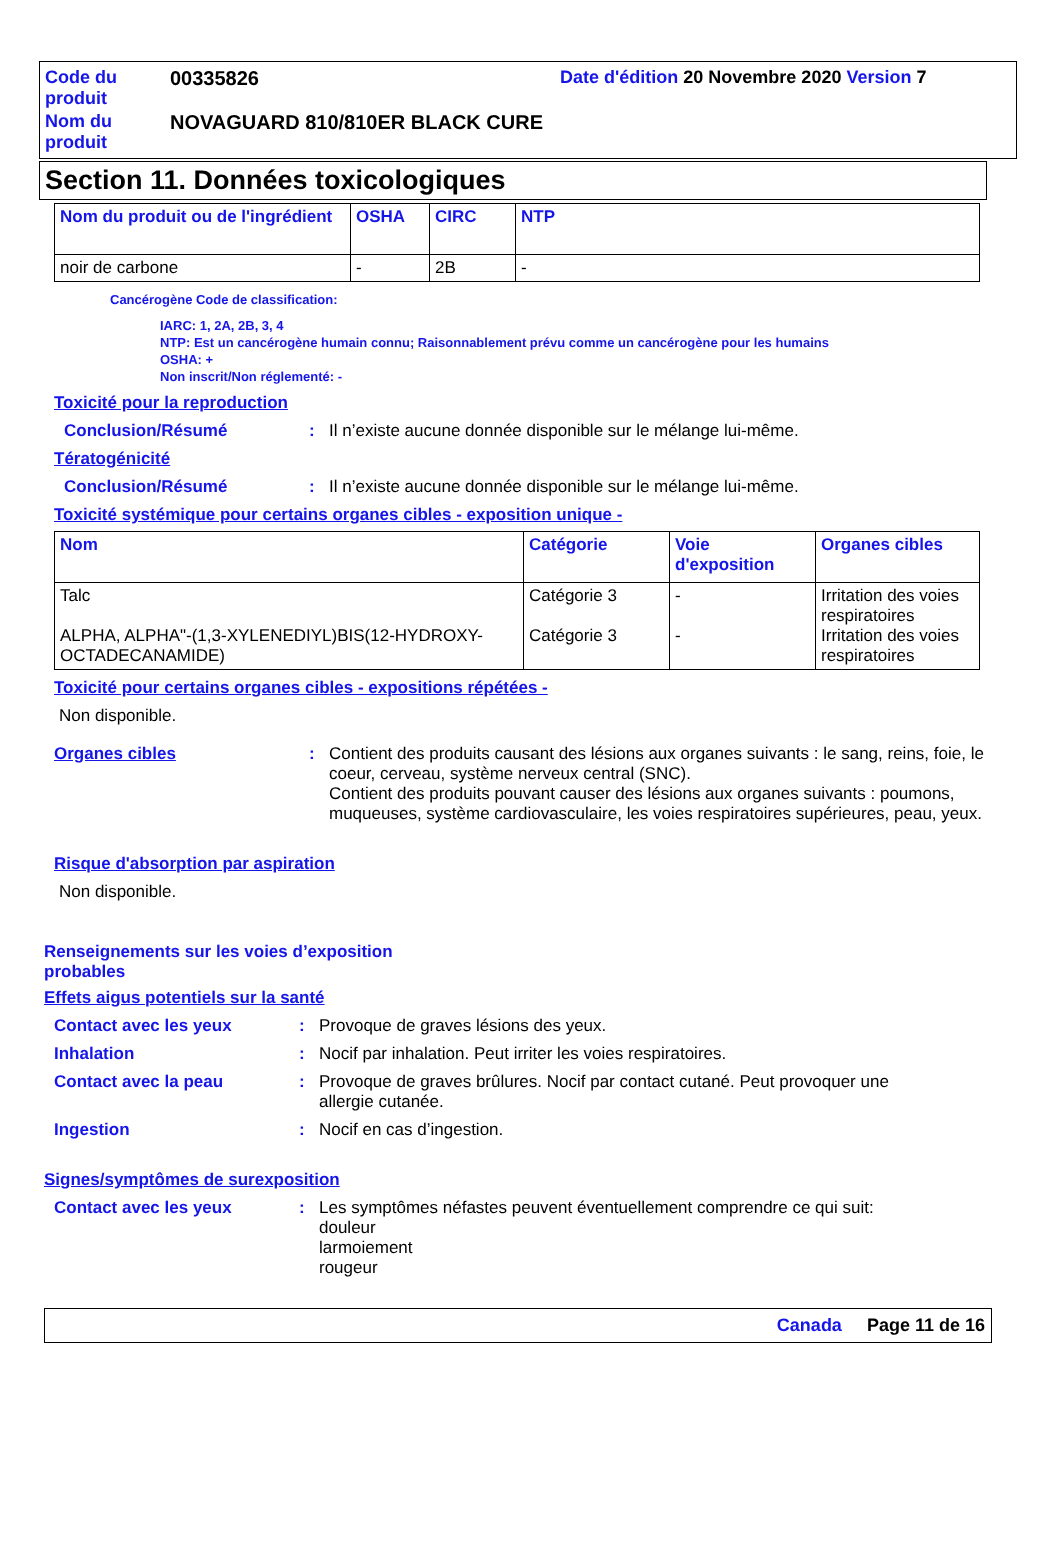| Code du produit | 00335826 | Date d'édition 20 Novembre 2020 Version 7 |
| Nom du produit | NOVAGUARD 810/810ER BLACK CURE | |
Section 11. Données toxicologiques
| Nom du produit ou de l'ingrédient | OSHA | CIRC | NTP |
| --- | --- | --- | --- |
| noir de carbone | - | 2B | - |
Cancérogène Code de classification:
IARC: 1, 2A, 2B, 3, 4
NTP: Est un cancérogène humain connu; Raisonnablement prévu comme un cancérogène pour les humains
OSHA: +
Non inscrit/Non réglementé: -
Toxicité pour la reproduction
Conclusion/Résumé : Il n’existe aucune donnée disponible sur le mélange lui-même.
Tératogénicité
Conclusion/Résumé : Il n’existe aucune donnée disponible sur le mélange lui-même.
Toxicité systémique pour certains organes cibles - exposition unique -
| Nom | Catégorie | Voie d'exposition | Organes cibles |
| --- | --- | --- | --- |
| Talc ALPHA, ALPHA"-(1,3-XYLENEDIYL)BIS(12-HYDROXY-OCTADECANAMIDE) | Catégorie 3 Catégorie 3 | - - | Irritation des voies respiratoires Irritation des voies respiratoires |
Toxicité pour certains organes cibles - expositions répétées -
Non disponible.
Organes cibles : Contient des produits causant des lésions aux organes suivants : le sang, reins, foie, le coeur, cerveau, système nerveux central (SNC).
Contient des produits pouvant causer des lésions aux organes suivants : poumons, muqueuses, système cardiovasculaire, les voies respiratoires supérieures, peau, yeux.
Risque d'absorption par aspiration
Non disponible.
Renseignements sur les voies d’exposition probables
Effets aigus potentiels sur la santé
Contact avec les yeux : Provoque de graves lésions des yeux.
Inhalation : Nocif par inhalation. Peut irriter les voies respiratoires.
Contact avec la peau : Provoque de graves brûlures. Nocif par contact cutané. Peut provoquer une allergie cutanée.
Ingestion : Nocif en cas d’ingestion.
Signes/symptômes de surexposition
Contact avec les yeux : Les symptômes néfastes peuvent éventuellement comprendre ce qui suit:
douleur
larmoiement
rougeur
Canada Page 11 de 16